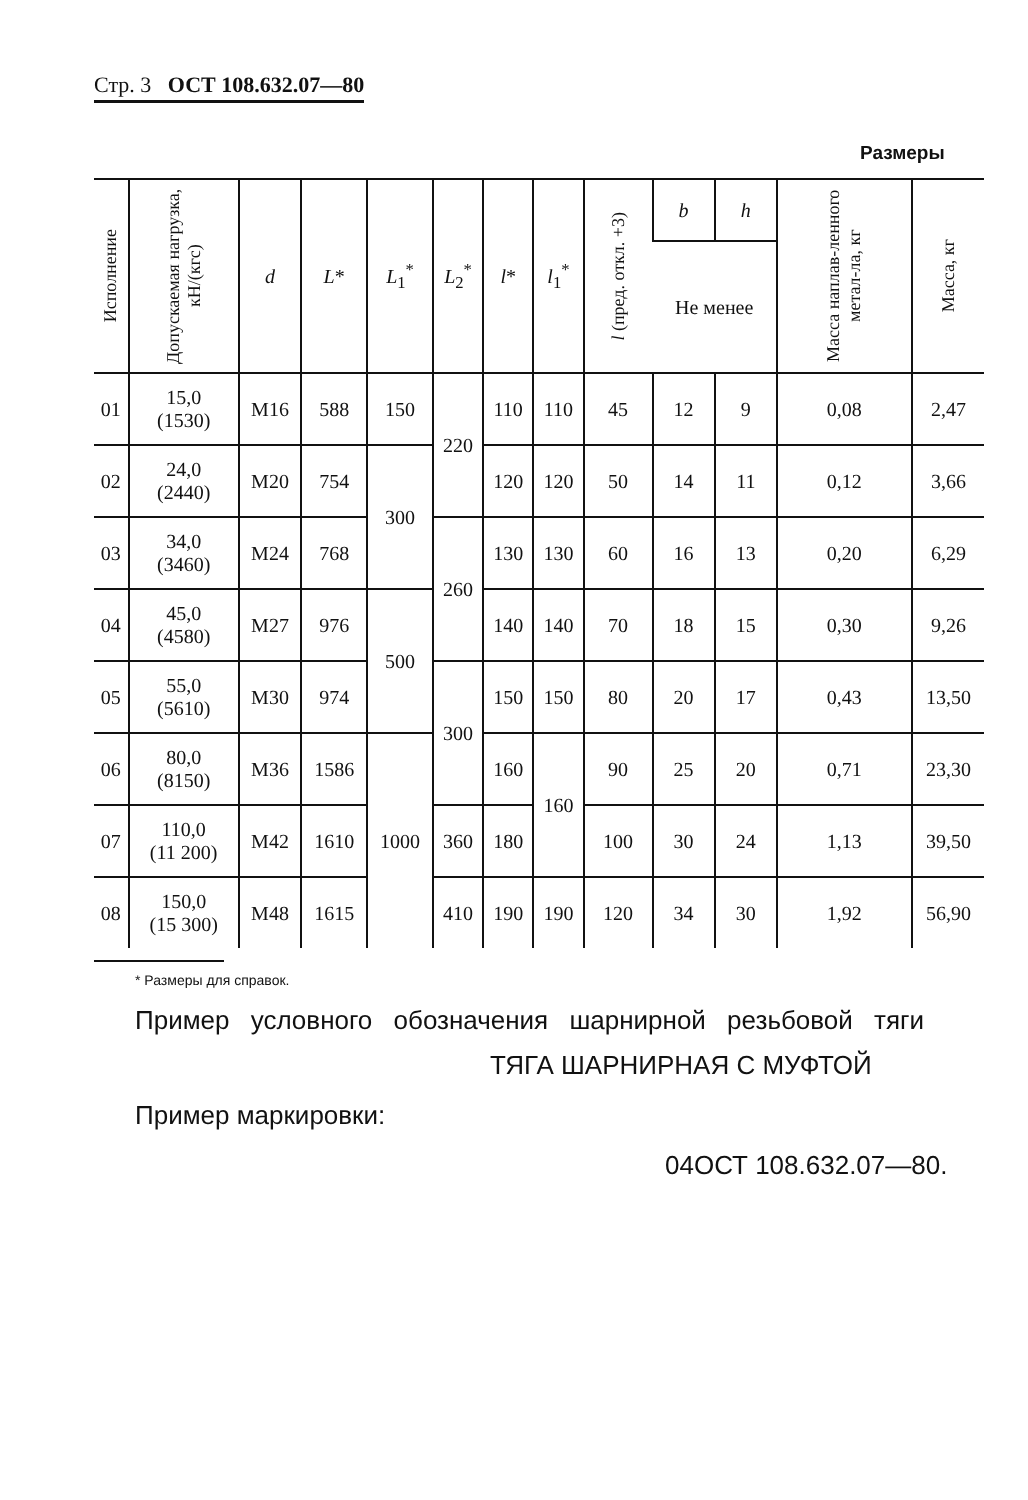Стр. 3 ОСТ 108.632.07—80
Размеры
| Исполнение | Допускаемая нагрузка, кН/(кгс) | d | L * | L<sub>1</sub><sup>*</sup> | L<sub>2</sub><sup>*</sup> | l * | l<sub>1</sub><sup>*</sup> | l (пред. откл. +3) | b | h | Масса наплав-ленного метал-ла, кг | Масса, кг |
| --- | --- | --- | --- | --- | --- | --- | --- | --- | --- | --- | --- | --- |
| | | | | | | | | | Не менее | | | |
| 01 | 15,0 (1530) | М16 | 588 | 150 | 220 | 110 | 110 | 45 | 12 | 9 | 0,08 | 2,47 |
| 02 | 24,0 (2440) | М20 | 754 | 300 | | 120 | 120 | 50 | 14 | 11 | 0,12 | 3,66 |
| 03 | 34,0 (3460) | М24 | 768 | | 260 | 130 | 130 | 60 | 16 | 13 | 0,20 | 6,29 |
| 04 | 45,0 (4580) | М27 | 976 | 500 | | 140 | 140 | 70 | 18 | 15 | 0,30 | 9,26 |
| 05 | 55,0 (5610) | М30 | 974 | | 300 | 150 | 150 | 80 | 20 | 17 | 0,43 | 13,50 |
| 06 | 80,0 (8150) | М36 | 1586 | 1000 | | 160 | 160 | 90 | 25 | 20 | 0,71 | 23,30 |
| 07 | 110,0 (11 200) | М42 | 1610 | | 360 | 180 | | 100 | 30 | 24 | 1,13 | 39,50 |
| 08 | 150,0 (15 300) | М48 | 1615 | | 410 | 190 | 190 | 120 | 34 | 30 | 1,92 | 56,90 |
* Размеры для справок.
Пример условного обозначения шарнирной резьбовой тяги
ТЯГА ШАРНИРНАЯ С МУФТОЙ
Пример маркировки:
04ОСТ 108.632.07—80.